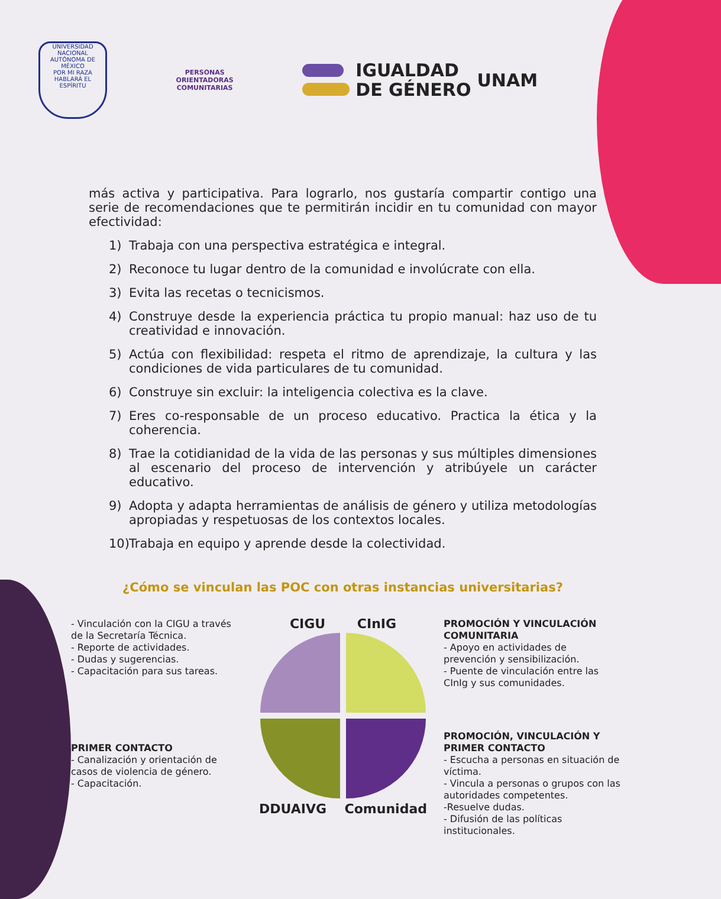UNIVERSIDAD NACIONAL AUTÓNOMA DE MÉXICO
POR MI RAZA HABLARÁ EL ESPÍRITU
PERSONAS
ORIENTADORAS
COMUNITARIAS
IGUALDAD
DE GÉNERO
UNAM
más activa y participativa. Para lograrlo, nos gustaría compartir contigo una serie de recomendaciones que te permitirán incidir en tu comunidad con mayor efectividad:
1) Trabaja con una perspectiva estratégica e integral.
2) Reconoce tu lugar dentro de la comunidad e involúcrate con ella.
3) Evita las recetas o tecnicismos.
4) Construye desde la experiencia práctica tu propio manual: haz uso de tu creatividad e innovación.
5) Actúa con flexibilidad: respeta el ritmo de aprendizaje, la cultura y las condiciones de vida particulares de tu comunidad.
6) Construye sin excluir: la inteligencia colectiva es la clave.
7) Eres co-responsable de un proceso educativo. Practica la ética y la coherencia.
8) Trae la cotidianidad de la vida de las personas y sus múltiples dimensiones al escenario del proceso de intervención y atribúyele un carácter educativo.
9) Adopta y adapta herramientas de análisis de género y utiliza metodologías apropiadas y respetuosas de los contextos locales.
10) Trabaja en equipo y aprende desde la colectividad.
¿Cómo se vinculan las POC con otras instancias universitarias?
- Vinculación con la CIGU a través de la Secretaría Técnica.
- Reporte de actividades.
- Dudas y sugerencias.
- Capacitación para sus tareas.
PRIMER CONTACTO
- Canalización y orientación de casos de violencia de género.
- Capacitación.
CIGU CInIG
DDUAIVG Comunidad
PROMOCIÓN Y VINCULACIÓN COMUNITARIA
- Apoyo en actividades de prevención y sensibilización.
- Puente de vinculación entre las CInIg y sus comunidades.
PROMOCIÓN, VINCULACIÓN Y PRIMER CONTACTO
- Escucha a personas en situación de víctima.
- Vincula a personas o grupos con las autoridades competentes.
-Resuelve dudas.
- Difusión de las políticas institucionales.